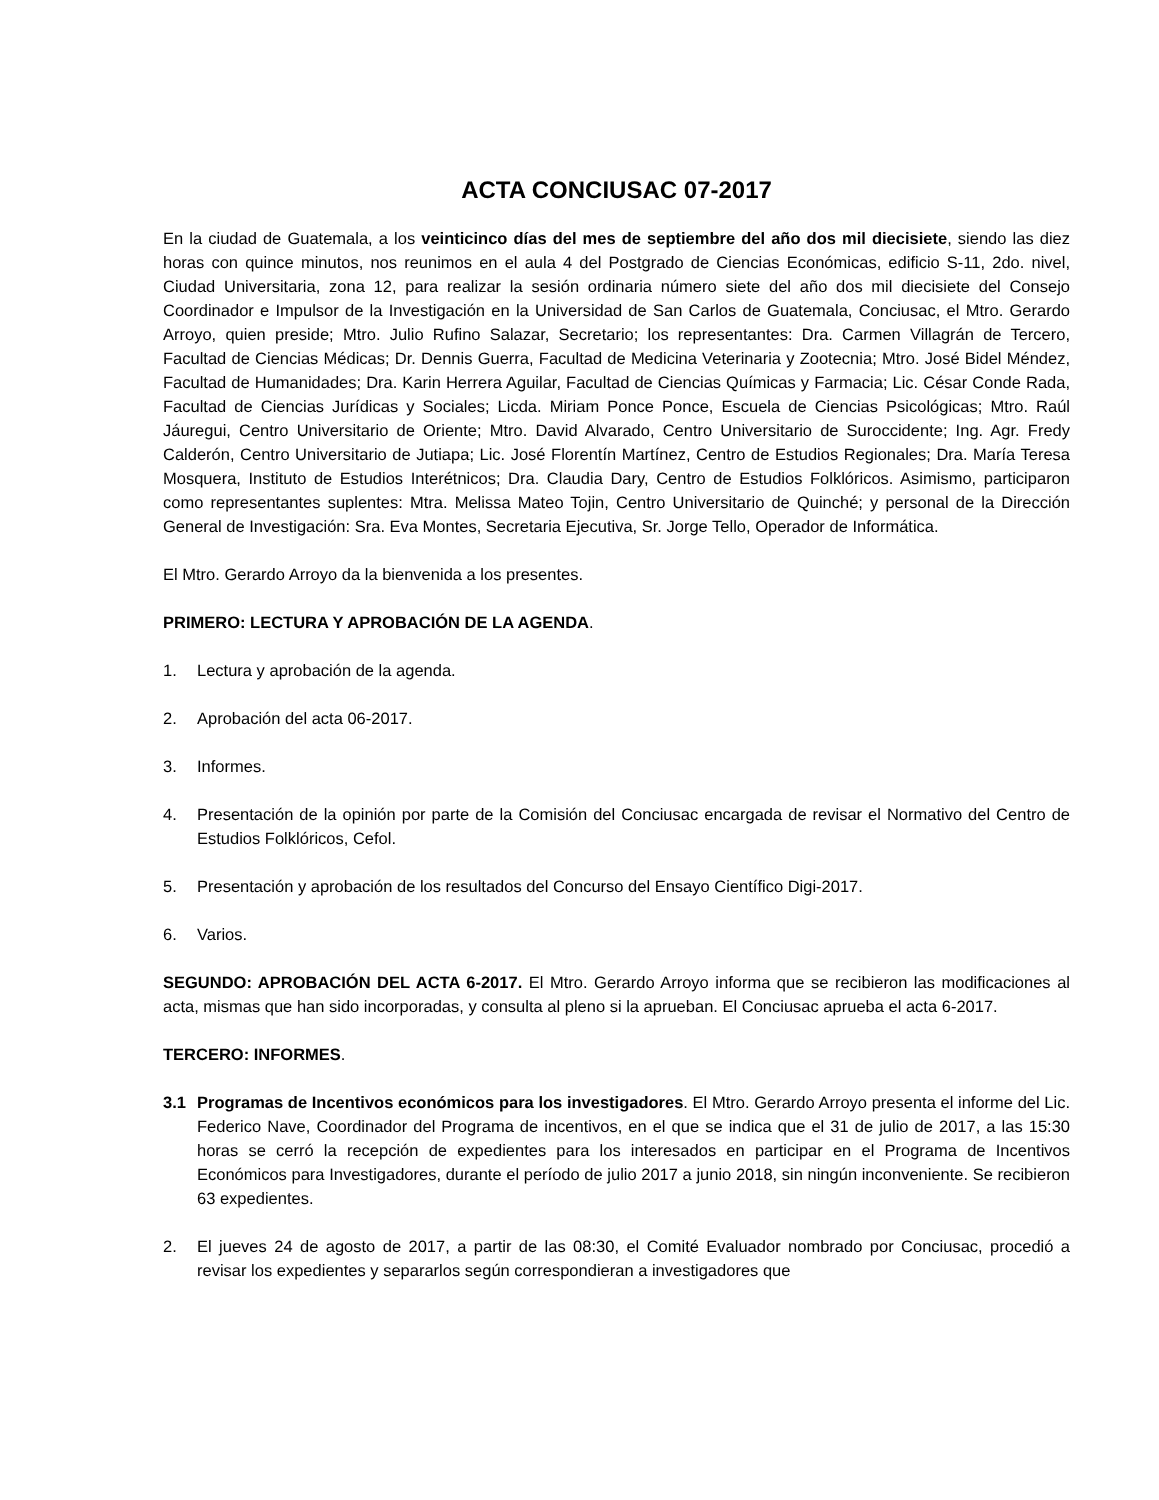ACTA CONCIUSAC 07-2017
En la ciudad de Guatemala, a los veinticinco días del mes de septiembre del año dos mil diecisiete, siendo las diez horas con quince minutos, nos reunimos en el aula 4 del Postgrado de Ciencias Económicas, edificio S-11, 2do. nivel, Ciudad Universitaria, zona 12, para realizar la sesión ordinaria número siete del año dos mil diecisiete del Consejo Coordinador e Impulsor de la Investigación en la Universidad de San Carlos de Guatemala, Conciusac, el Mtro. Gerardo Arroyo, quien preside; Mtro. Julio Rufino Salazar, Secretario; los representantes: Dra. Carmen Villagrán de Tercero, Facultad de Ciencias Médicas; Dr. Dennis Guerra, Facultad de Medicina Veterinaria y Zootecnia; Mtro. José Bidel Méndez, Facultad de Humanidades; Dra. Karin Herrera Aguilar, Facultad de Ciencias Químicas y Farmacia; Lic. César Conde Rada, Facultad de Ciencias Jurídicas y Sociales; Licda. Miriam Ponce Ponce, Escuela de Ciencias Psicológicas; Mtro. Raúl Jáuregui, Centro Universitario de Oriente; Mtro. David Alvarado, Centro Universitario de Suroccidente; Ing. Agr. Fredy Calderón, Centro Universitario de Jutiapa; Lic. José Florentín Martínez, Centro de Estudios Regionales; Dra. María Teresa Mosquera, Instituto de Estudios Interétnicos; Dra. Claudia Dary, Centro de Estudios Folklóricos. Asimismo, participaron como representantes suplentes: Mtra. Melissa Mateo Tojin, Centro Universitario de Quinché; y personal de la Dirección General de Investigación: Sra. Eva Montes, Secretaria Ejecutiva, Sr. Jorge Tello, Operador de Informática.
El Mtro. Gerardo Arroyo da la bienvenida a los presentes.
PRIMERO: LECTURA Y APROBACIÓN DE LA AGENDA.
1. Lectura y aprobación de la agenda.
2. Aprobación del acta 06-2017.
3. Informes.
4. Presentación de la opinión por parte de la Comisión del Conciusac encargada de revisar el Normativo del Centro de Estudios Folklóricos, Cefol.
5. Presentación y aprobación de los resultados del Concurso del Ensayo Científico Digi-2017.
6. Varios.
SEGUNDO: APROBACIÓN DEL ACTA 6-2017. El Mtro. Gerardo Arroyo informa que se recibieron las modificaciones al acta, mismas que han sido incorporadas, y consulta al pleno si la aprueban. El Conciusac aprueba el acta 6-2017.
TERCERO: INFORMES.
3.1 Programas de Incentivos económicos para los investigadores. El Mtro. Gerardo Arroyo presenta el informe del Lic. Federico Nave, Coordinador del Programa de incentivos, en el que se indica que el 31 de julio de 2017, a las 15:30 horas se cerró la recepción de expedientes para los interesados en participar en el Programa de Incentivos Económicos para Investigadores, durante el período de julio 2017 a junio 2018, sin ningún inconveniente. Se recibieron 63 expedientes.
2. El jueves 24 de agosto de 2017, a partir de las 08:30, el Comité Evaluador nombrado por Conciusac, procedió a revisar los expedientes y separarlos según correspondieran a investigadores que